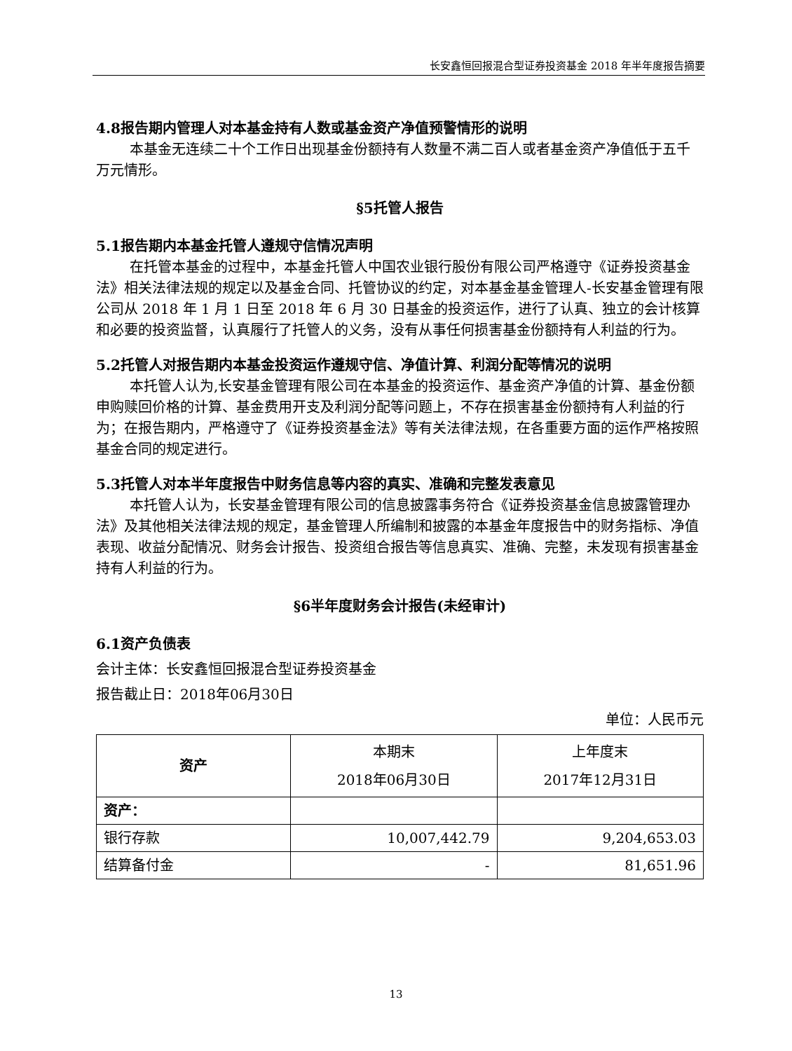长安鑫恒回报混合型证券投资基金 2018 年半年度报告摘要
4.8报告期内管理人对本基金持有人数或基金资产净值预警情形的说明
本基金无连续二十个工作日出现基金份额持有人数量不满二百人或者基金资产净值低于五千万元情形。
§5托管人报告
5.1报告期内本基金托管人遵规守信情况声明
在托管本基金的过程中，本基金托管人中国农业银行股份有限公司严格遵守《证券投资基金法》相关法律法规的规定以及基金合同、托管协议的约定，对本基金基金管理人-长安基金管理有限公司从 2018 年 1 月 1 日至 2018 年 6 月 30 日基金的投资运作，进行了认真、独立的会计核算和必要的投资监督，认真履行了托管人的义务，没有从事任何损害基金份额持有人利益的行为。
5.2托管人对报告期内本基金投资运作遵规守信、净值计算、利润分配等情况的说明
本托管人认为,长安基金管理有限公司在本基金的投资运作、基金资产净值的计算、基金份额申购赎回价格的计算、基金费用开支及利润分配等问题上，不存在损害基金份额持有人利益的行为；在报告期内，严格遵守了《证券投资基金法》等有关法律法规，在各重要方面的运作严格按照基金合同的规定进行。
5.3托管人对本半年度报告中财务信息等内容的真实、准确和完整发表意见
本托管人认为，长安基金管理有限公司的信息披露事务符合《证券投资基金信息披露管理办法》及其他相关法律法规的规定，基金管理人所编制和披露的本基金年度报告中的财务指标、净值表现、收益分配情况、财务会计报告、投资组合报告等信息真实、准确、完整，未发现有损害基金持有人利益的行为。
§6半年度财务会计报告(未经审计)
6.1资产负债表
会计主体：长安鑫恒回报混合型证券投资基金
报告截止日：2018年06月30日
单位：人民币元
| 资产 | 本期末 2018年06月30日 | 上年度末 2017年12月31日 |
| --- | --- | --- |
| 资产： | | |
| 银行存款 | 10,007,442.79 | 9,204,653.03 |
| 结算备付金 | - | 81,651.96 |
13